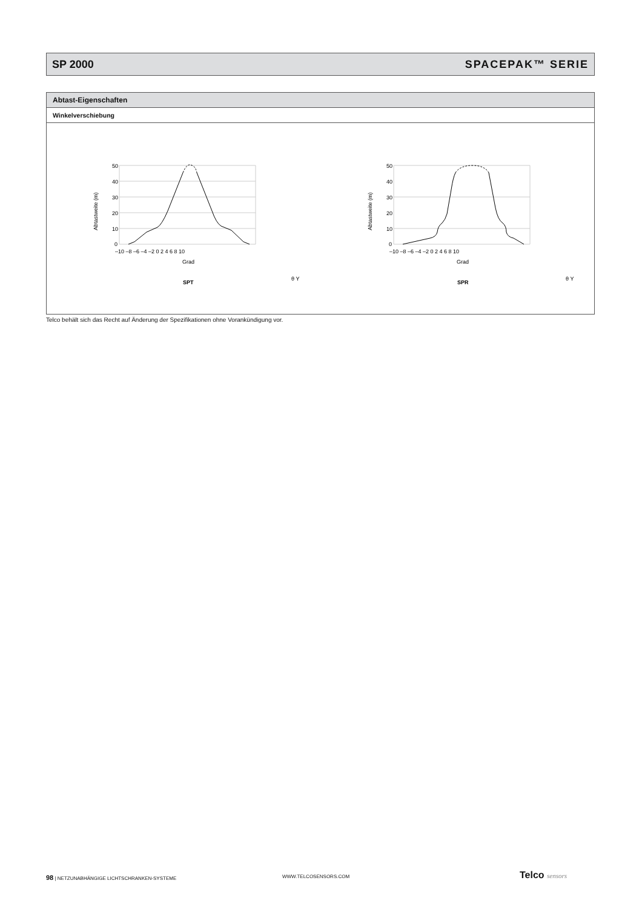SP 2000 SPACEPAK™ SERIE
Abtast-Eigenschaften
Winkelverschiebung
50
40
30
20
10
0
–10 –8 –6 –4 –2 0 2 4 6 8 10
Grad
Abtastweite (m)
SPT
θ Y
50
40
30
20
10
0
–10 –8 –6 –4 –2 0 2 4 6 8 10
Grad
Abtastweite (m)
SPR
θ Y
Telco behält sich das Recht auf Änderung der Spezifikationen ohne Vorankündigung vor.
98 | NETZUNABHÄNGIGE LICHTSCHRANKEN-SYSTEME
WWW.TELCOSENSORS.COM Telco sensors